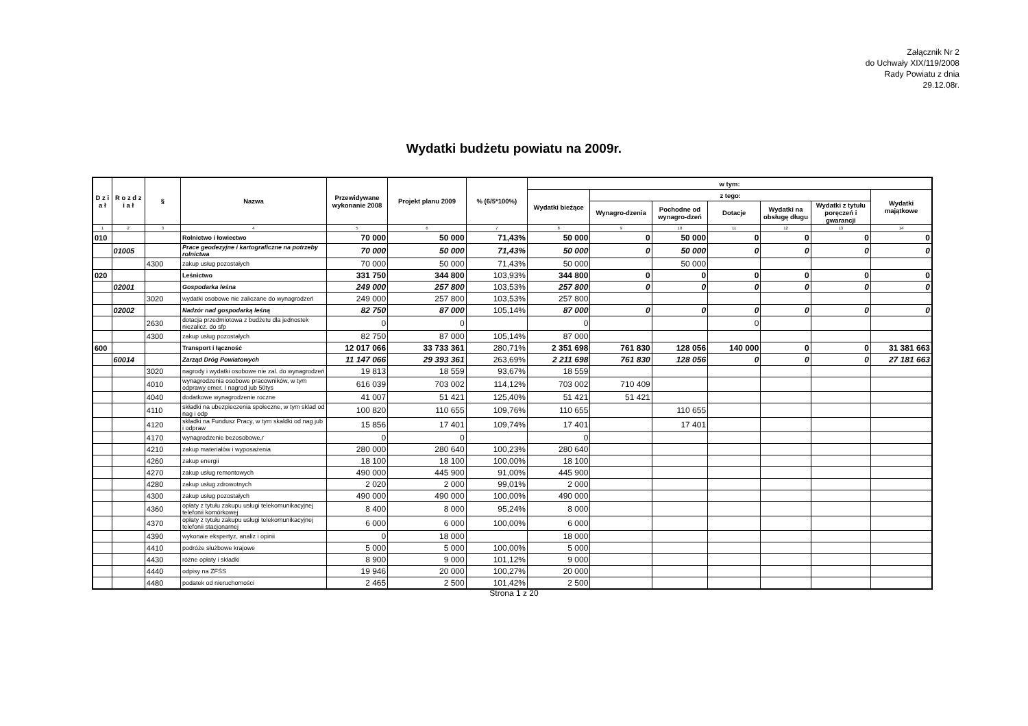Załącznik Nr 2
do Uchwały XIX/119/2008
Rady Powiatu z dnia
29.12.08r.
Wydatki budżetu powiatu na 2009r.
| D z i a ł | R o z d z i a ł | § | Nazwa | Przewidywane wykonanie 2008 | Projekt planu 2009 | % (6/5*100%) | w tym: | | | | | | |
| --- | --- | --- | --- | --- | --- | --- | --- | --- | --- | --- | --- | --- | --- |
| | | | | | | | Wydatki bieżące | z tego: | | | | | Wydatki majątkowe |
| | | | | | | | | Wynagro-dzenia | Pochodne od wynagro-dzeń | Dotacje | Wydatki na obsługę długu | Wydatki z tytułu poręczeń i gwarancji | |
| 1 | 2 | 3 | 4 | 5 | 6 | 7 | 8 | 9 | 10 | 11 | 12 | 13 | 14 |
| 010 | | | Rolnictwo i łowiectwo | 70 000 | 50 000 | 71,43% | 50 000 | 0 | 50 000 | 0 | 0 | 0 | 0 |
| | 01005 | | Prace geodezyjne i kartograficzne na potrzeby rolnictwa | 70 000 | 50 000 | 71,43% | 50 000 | 0 | 50 000 | 0 | 0 | 0 | 0 |
| | | 4300 | zakup usług pozostałych | 70 000 | 50 000 | 71,43% | 50 000 | | 50 000 | | | | |
| 020 | | | Leśnictwo | 331 750 | 344 800 | 103,93% | 344 800 | 0 | 0 | 0 | 0 | 0 | 0 |
| | 02001 | | Gospodarka leśna | 249 000 | 257 800 | 103,53% | 257 800 | 0 | 0 | 0 | 0 | 0 | 0 |
| | | 3020 | wydatki osobowe nie zaliczane do wynagrodzeń | 249 000 | 257 800 | 103,53% | 257 800 | | | | | | |
| | 02002 | | Nadzór nad gospodarką leśną | 82 750 | 87 000 | 105,14% | 87 000 | 0 | 0 | 0 | 0 | 0 | 0 |
| | | 2630 | dotacja przedmiotowa z budżetu dla jednostek niezalicz. do sfp | 0 | 0 | | 0 | | | 0 | | | |
| | | 4300 | zakup usług pozostałych | 82 750 | 87 000 | 105,14% | 87 000 | | | | | | |
| 600 | | | Transport i łączność | 12 017 066 | 33 733 361 | 280,71% | 2 351 698 | 761 830 | 128 056 | 140 000 | 0 | 0 | 31 381 663 |
| | 60014 | | Zarząd Dróg Powiatowych | 11 147 066 | 29 393 361 | 263,69% | 2 211 698 | 761 830 | 128 056 | 0 | 0 | 0 | 27 181 663 |
| | | 3020 | nagrody i wydatki osobowe nie zal. do wynagrodzeń | 19 813 | 18 559 | 93,67% | 18 559 | | | | | | |
| | | 4010 | wynagrodzenia osobowe pracowników, w tym odprawy emer. I nagrod jub 50tys | 616 039 | 703 002 | 114,12% | 703 002 | 710 409 | | | | | |
| | | 4040 | dodatkowe wynagrodzenie roczne | 41 007 | 51 421 | 125,40% | 51 421 | 51 421 | | | | | |
| | | 4110 | składki na ubezpieczenia społeczne, w tym sklad od nag i odp | 100 820 | 110 655 | 109,76% | 110 655 | | 110 655 | | | | |
| | | 4120 | składki na Fundusz Pracy, w tym skaldki od nag jub i odpraw | 15 856 | 17 401 | 109,74% | 17 401 | | 17 401 | | | | |
| | | 4170 | wynagrodzenie bezosobowe,r | 0 | 0 | | 0 | | | | | | |
| | | 4210 | zakup materiałów i wyposażenia | 280 000 | 280 640 | 100,23% | 280 640 | | | | | | |
| | | 4260 | zakup energii | 18 100 | 18 100 | 100,00% | 18 100 | | | | | | |
| | | 4270 | zakup usług remontowych | 490 000 | 445 900 | 91,00% | 445 900 | | | | | | |
| | | 4280 | zakup usług zdrowotnych | 2 020 | 2 000 | 99,01% | 2 000 | | | | | | |
| | | 4300 | zakup usług pozostałych | 490 000 | 490 000 | 100,00% | 490 000 | | | | | | |
| | | 4360 | opłaty z tytułu zakupu usługi telekomunikacyjnej telefonii komórkowej | 8 400 | 8 000 | 95,24% | 8 000 | | | | | | |
| | | 4370 | opłaty z tytułu zakupu usługi telekomunikacyjnej telefonii stacjonarnej | 6 000 | 6 000 | 100,00% | 6 000 | | | | | | |
| | | 4390 | wykonaie ekspertyz, analiz i opinii | 0 | 18 000 | | 18 000 | | | | | | |
| | | 4410 | podróże służbowe krajowe | 5 000 | 5 000 | 100,00% | 5 000 | | | | | | |
| | | 4430 | różne opłaty i składki | 8 900 | 9 000 | 101,12% | 9 000 | | | | | | |
| | | 4440 | odpisy na ZFŚS | 19 946 | 20 000 | 100,27% | 20 000 | | | | | | |
| | | 4480 | podatek od nieruchomości | 2 465 | 2 500 | 101,42% | 2 500 | | | | | | |
Strona 1 z 20